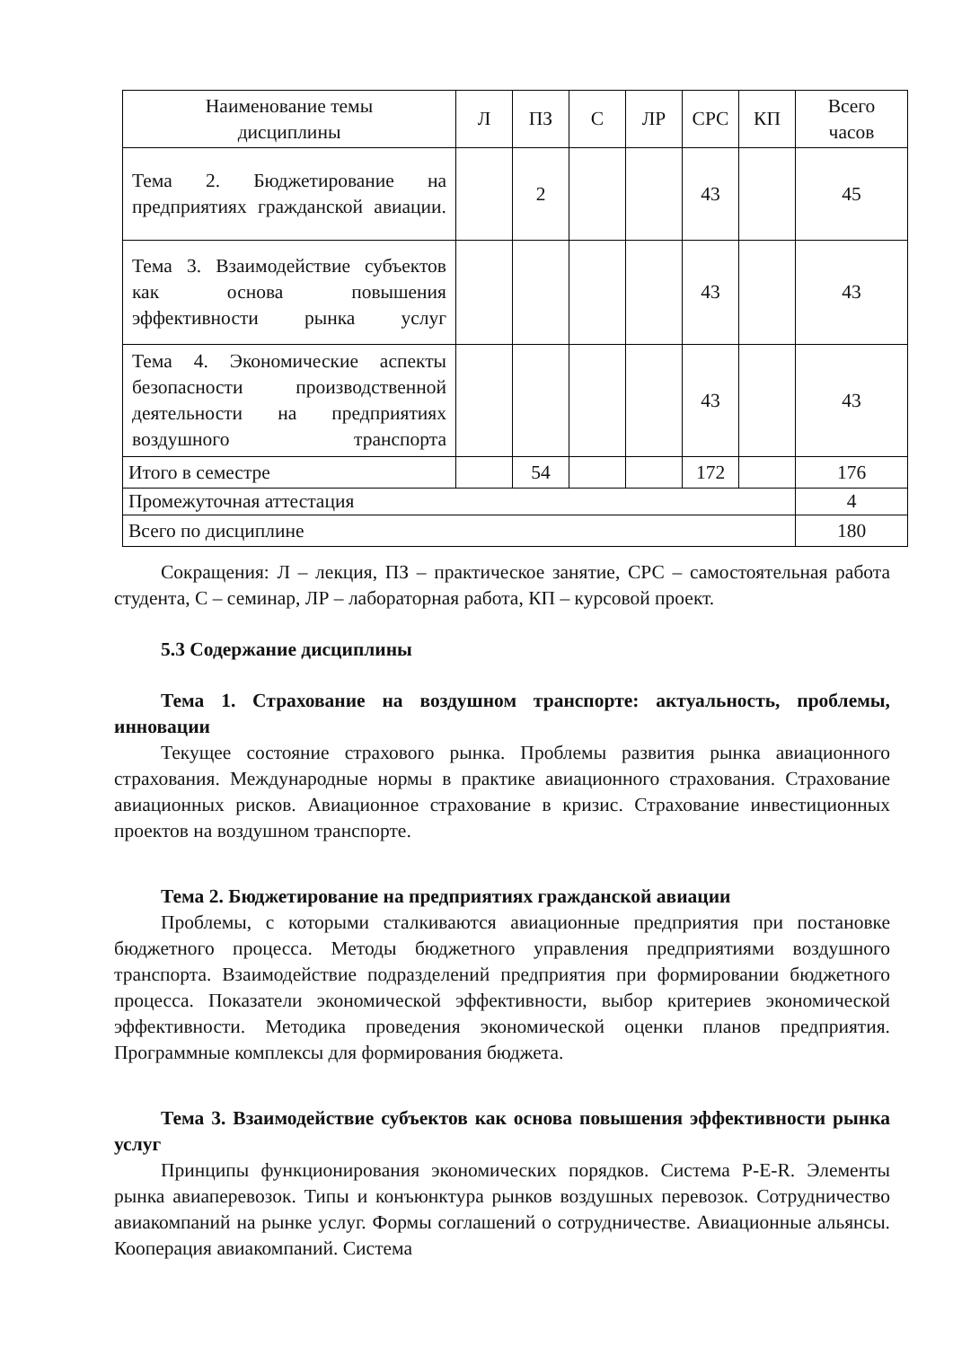| Наименование темы дисциплины | Л | ПЗ | С | ЛР | СРС | КП | Всего часов |
| --- | --- | --- | --- | --- | --- | --- | --- |
| Тема 2. Бюджетирование на предприятиях гражданской авиации. | | 2 | | | 43 | | 45 |
| Тема 3. Взаимодействие субъектов как основа повышения эффективности рынка услуг | | | | | 43 | | 43 |
| Тема 4. Экономические аспекты безопасности производственной деятельности на предприятиях воздушного транспорта | | | | | 43 | | 43 |
| Итого в семестре | | 54 | | | 172 | | 176 |
| Промежуточная аттестация | | | | | | | 4 |
| Всего по дисциплине | | | | | | | 180 |
Сокращения: Л – лекция, ПЗ – практическое занятие, СРС – самостоятельная работа студента, С – семинар, ЛР – лабораторная работа, КП – курсовой проект.
5.3 Содержание дисциплины
Тема 1. Страхование на воздушном транспорте: актуальность, проблемы, инновации
Текущее состояние страхового рынка. Проблемы развития рынка авиационного страхования. Международные нормы в практике авиационного страхования. Страхование авиационных рисков. Авиационное страхование в кризис. Страхование инвестиционных проектов на воздушном транспорте.
Тема 2. Бюджетирование на предприятиях гражданской авиации
Проблемы, с которыми сталкиваются авиационные предприятия при постановке бюджетного процесса. Методы бюджетного управления предприятиями воздушного транспорта. Взаимодействие подразделений предприятия при формировании бюджетного процесса. Показатели экономической эффективности, выбор критериев экономической эффективности. Методика проведения экономической оценки планов предприятия. Программные комплексы для формирования бюджета.
Тема 3. Взаимодействие субъектов как основа повышения эффективности рынка услуг
Принципы функционирования экономических порядков. Система P-E-R. Элементы рынка авиаперевозок. Типы и конъюнктура рынков воздушных перевозок. Сотрудничество авиакомпаний на рынке услуг. Формы соглашений о сотрудничестве. Авиационные альянсы. Кооперация авиакомпаний. Система